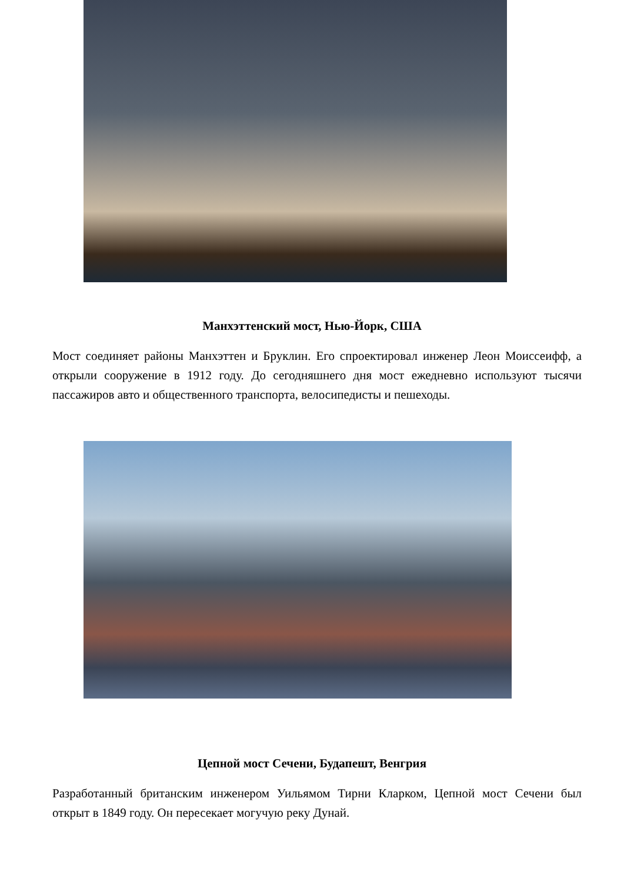Манхэттенский мост, Нью-Йорк, США
Мост соединяет районы Манхэттен и Бруклин. Его спроектировал инженер Леон Моиссеифф, а открыли сооружение в 1912 году. До сегодняшнего дня мост ежедневно используют тысячи пассажиров авто и общественного транспорта, велосипедисты и пешеходы.
Цепной мост Сечени, Будапешт, Венгрия
Разработанный британским инженером Уильямом Тирни Кларком, Цепной мост Сечени был открыт в 1849 году. Он пересекает могучую реку Дунай.